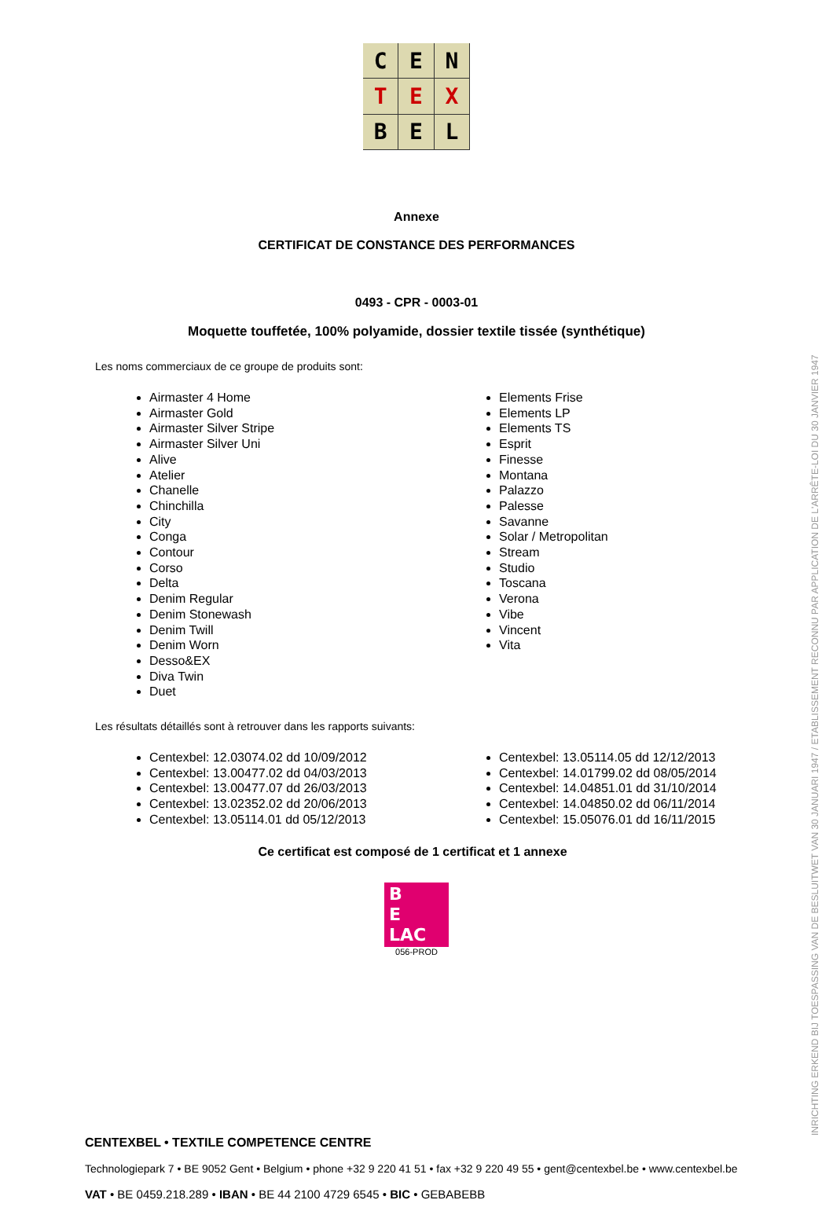C
E
N
T
E
X
B
E
L
Annexe
CERTIFICAT DE CONSTANCE DES PERFORMANCES
0493 - CPR - 0003-01
Moquette touffetée, 100% polyamide, dossier textile tissée (synthétique)
Les noms commerciaux de ce groupe de produits sont:
Airmaster 4 Home
Airmaster Gold
Airmaster Silver Stripe
Airmaster Silver Uni
Alive
Atelier
Chanelle
Chinchilla
City
Conga
Contour
Corso
Delta
Denim Regular
Denim Stonewash
Denim Twill
Denim Worn
Desso&EX
Diva Twin
Duet
Elements Frise
Elements LP
Elements TS
Esprit
Finesse
Montana
Palazzo
Palesse
Savanne
Solar / Metropolitan
Stream
Studio
Toscana
Verona
Vibe
Vincent
Vita
Les résultats détaillés sont à retrouver dans les rapports suivants:
Centexbel: 12.03074.02 dd 10/09/2012
Centexbel: 13.00477.02 dd 04/03/2013
Centexbel: 13.00477.07 dd 26/03/2013
Centexbel: 13.02352.02 dd 20/06/2013
Centexbel: 13.05114.01 dd 05/12/2013
Centexbel: 13.05114.05 dd 12/12/2013
Centexbel: 14.01799.02 dd 08/05/2014
Centexbel: 14.04851.01 dd 31/10/2014
Centexbel: 14.04850.02 dd 06/11/2014
Centexbel: 15.05076.01 dd 16/11/2015
Ce certificat est composé de 1 certificat et 1 annexe
B
E
LAC
056-PROD
CENTEXBEL • TEXTILE COMPETENCE CENTRE
Technologiepark 7 • BE 9052 Gent • Belgium • phone +32 9 220 41 51 • fax +32 9 220 49 55 • gent@centexbel.be • www.centexbel.be
VAT • BE 0459.218.289 • IBAN • BE 44 2100 4729 6545 • BIC • GEBABEBB
INRICHTING ERKEND BIJ TOESPASSING VAN DE BESLUITWET VAN 30 JANUARI 1947 / ETABLISSEMENT RECONNU PAR APPLICATION DE L'ARRÊTE-LOI DU 30 JANVIER 1947